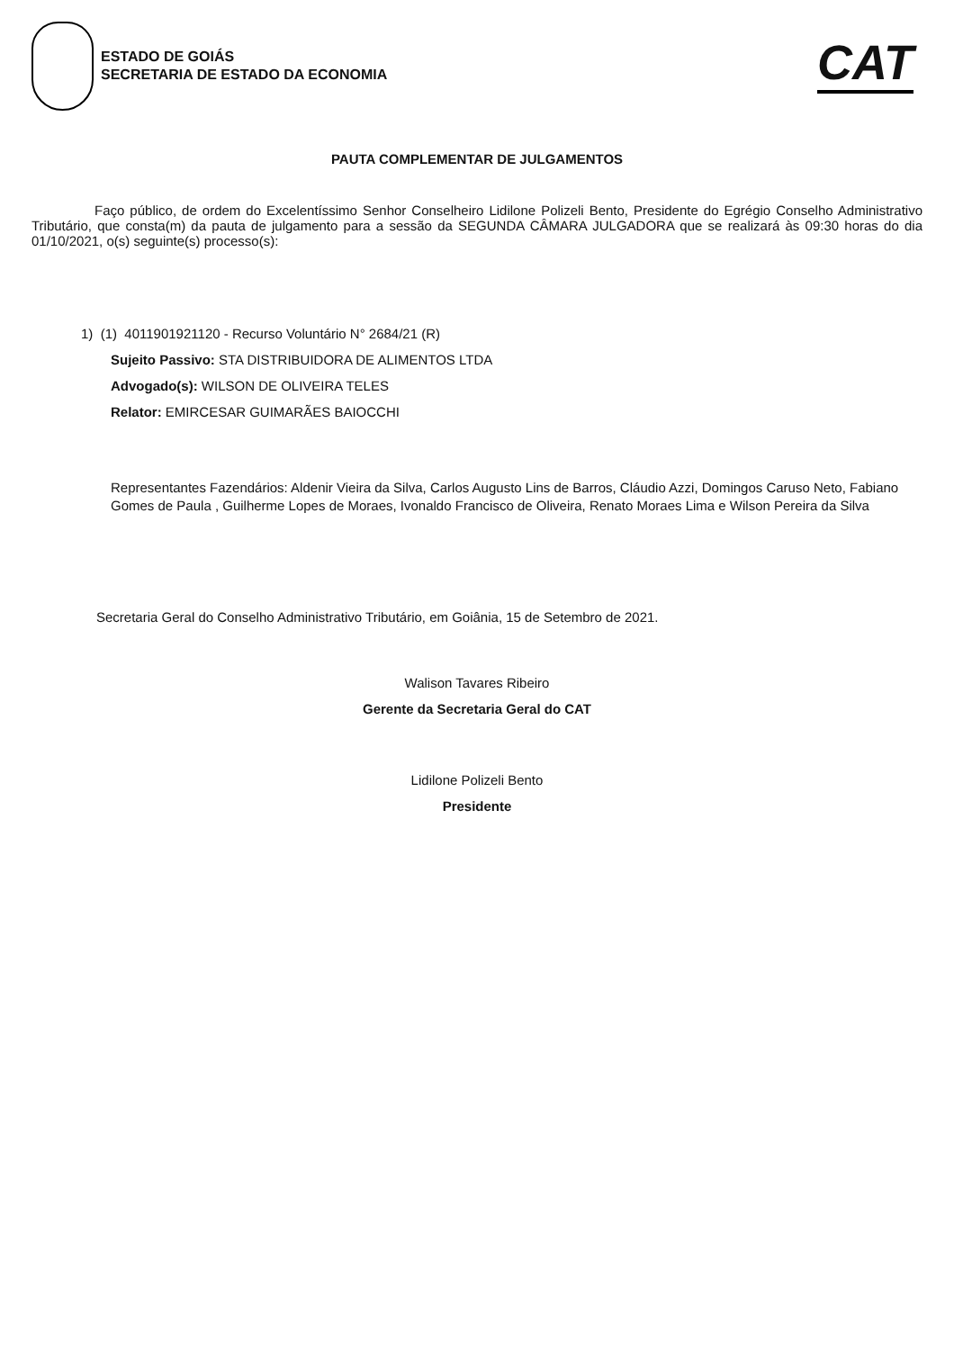ESTADO DE GOIÁS
SECRETARIA DE ESTADO DA ECONOMIA
CAT
PAUTA COMPLEMENTAR DE JULGAMENTOS
Faço público, de ordem do Excelentíssimo Senhor Conselheiro Lidilone Polizeli Bento, Presidente do Egrégio Conselho Administrativo Tributário, que consta(m) da pauta de julgamento para a sessão da SEGUNDA CÂMARA JULGADORA que se realizará às 09:30 horas do dia 01/10/2021, o(s) seguinte(s) processo(s):
1) (1) 4011901921120 - Recurso Voluntário N° 2684/21 (R)
Sujeito Passivo: STA DISTRIBUIDORA DE ALIMENTOS LTDA
Advogado(s): WILSON DE OLIVEIRA TELES
Relator: EMIRCESAR GUIMARÃES BAIOCCHI
Representantes Fazendários: Aldenir Vieira da Silva, Carlos Augusto Lins de Barros, Cláudio Azzi, Domingos Caruso Neto, Fabiano Gomes de Paula , Guilherme Lopes de Moraes, Ivonaldo Francisco de Oliveira, Renato Moraes Lima e Wilson Pereira da Silva
Secretaria Geral do Conselho Administrativo Tributário, em Goiânia, 15 de Setembro de 2021.
Walison Tavares Ribeiro
Gerente da Secretaria Geral do CAT
Lidilone Polizeli Bento
Presidente